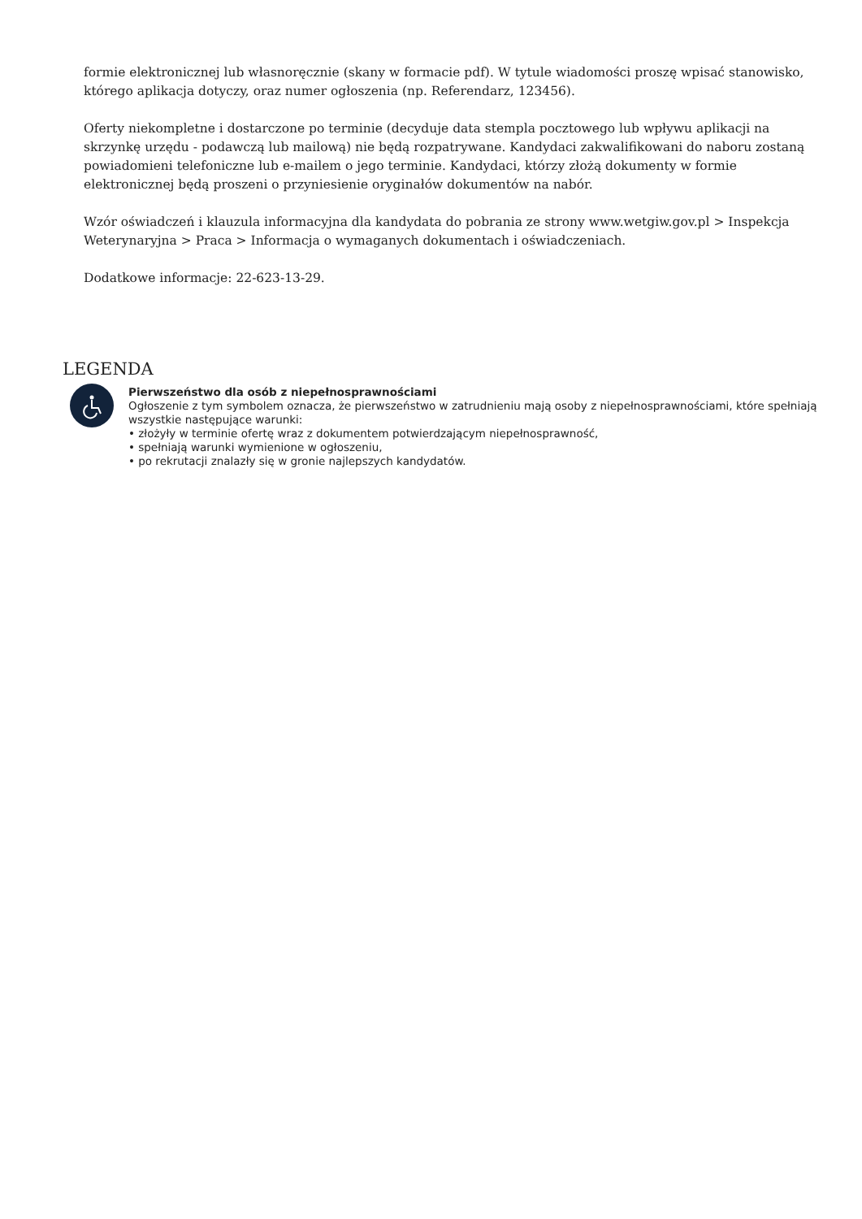formie elektronicznej lub własnoręcznie (skany w formacie pdf). W tytule wiadomości proszę wpisać stanowisko, którego aplikacja dotyczy, oraz numer ogłoszenia (np. Referendarz, 123456).
Oferty niekompletne i dostarczone po terminie (decyduje data stempla pocztowego lub wpływu aplikacji na skrzynkę urzędu - podawczą lub mailową) nie będą rozpatrywane. Kandydaci zakwalifikowani do naboru zostaną powiadomieni telefoniczne lub e-mailem o jego terminie. Kandydaci, którzy złożą dokumenty w formie elektronicznej będą proszeni o przyniesienie oryginałów dokumentów na nabór.
Wzór oświadczeń i klauzula informacyjna dla kandydata do pobrania ze strony www.wetgiw.gov.pl > Inspekcja Weterynaryjna > Praca > Informacja o wymaganych dokumentach i oświadczeniach.
Dodatkowe informacje: 22-623-13-29.
LEGENDA
Pierwszeństwo dla osób z niepełnosprawnościami
Ogłoszenie z tym symbolem oznacza, że pierwszeństwo w zatrudnieniu mają osoby z niepełnosprawnościami, które spełniają wszystkie następujące warunki:
• złożyły w terminie ofertę wraz z dokumentem potwierdzającym niepełnosprawność,
• spełniają warunki wymienione w ogłoszeniu,
• po rekrutacji znalazły się w gronie najlepszych kandydatów.